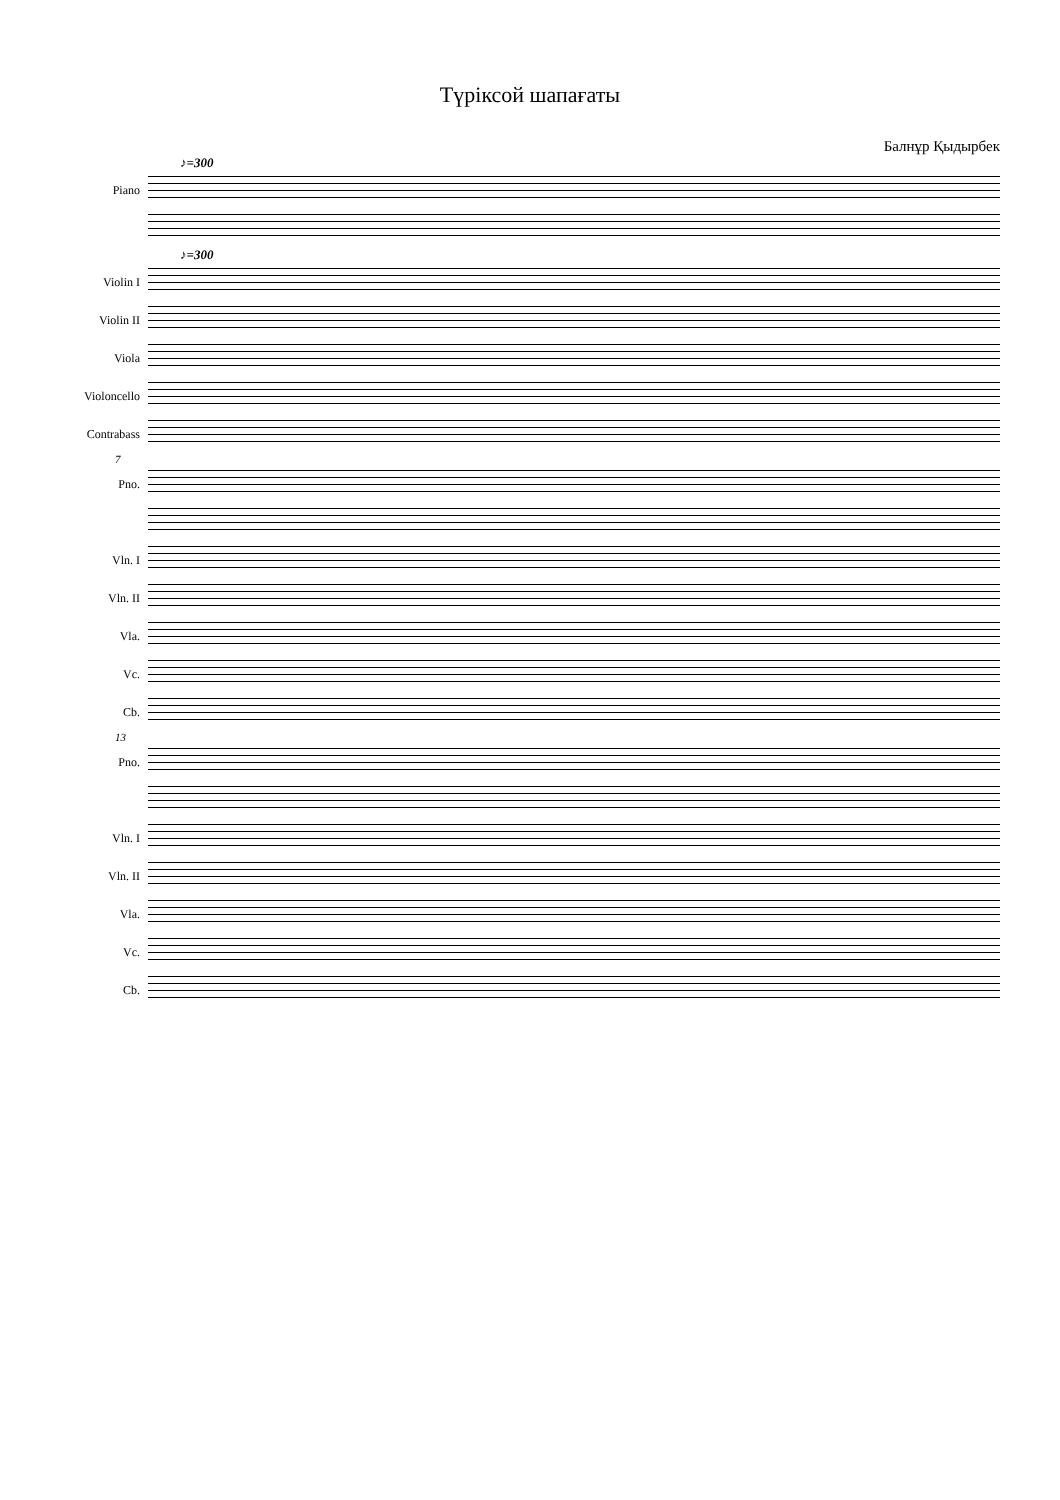Түріксой шапағаты
Балнұр Қыдырбек
♪=300
Piano
♪=300
Violin I
Violin II
Viola
Violoncello
Contrabass
7
Pno.
Vln. I
Vln. II
Vla.
Vc.
Cb.
13
Pno.
Vln. I
Vln. II
Vla.
Vc.
Cb.